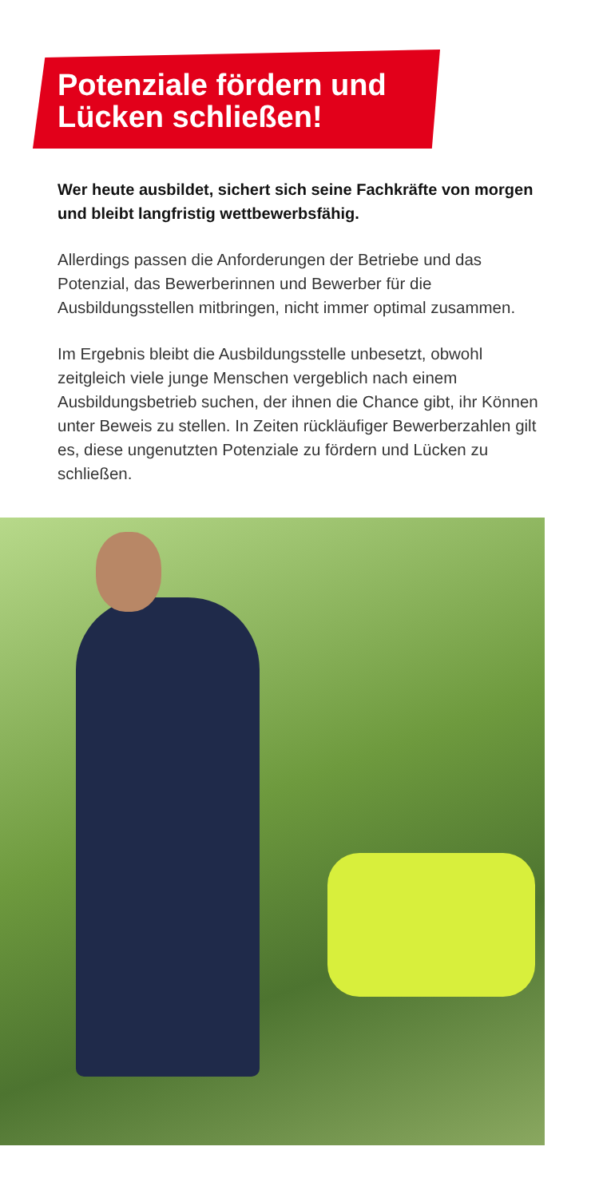Potenziale fördern und
Lücken schließen!
Wer heute ausbildet, sichert sich seine Fachkräfte von morgen und bleibt langfristig wettbewerbsfähig.
Allerdings passen die Anforderungen der Betriebe und das Potenzial, das Bewerberinnen und Bewerber für die Ausbildungsstellen mitbringen, nicht immer optimal zusammen.
Im Ergebnis bleibt die Ausbildungsstelle unbesetzt, obwohl zeitgleich viele junge Menschen vergeblich nach einem Ausbildungsbetrieb suchen, der ihnen die Chance gibt, ihr Können unter Beweis zu stellen. In Zeiten rückläufiger Bewerberzahlen gilt es, diese ungenutzten Potenziale zu fördern und Lücken zu schließen.